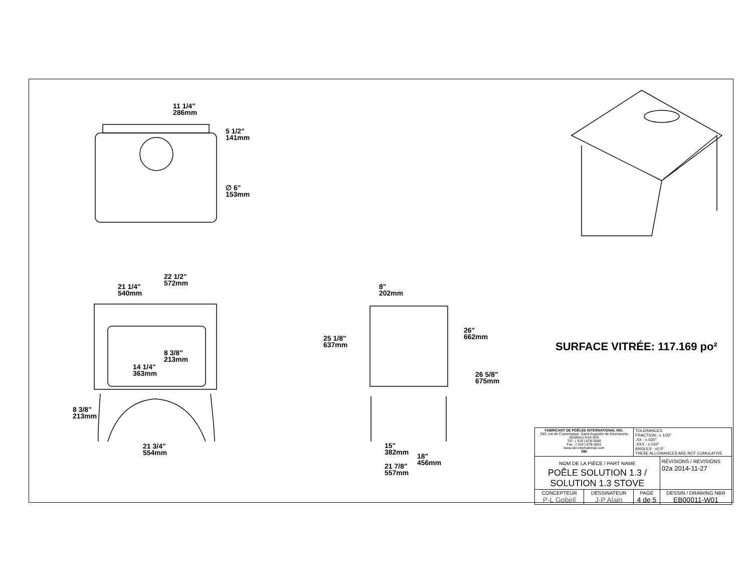11 1/4"
286mm
5 1/2"
141mm
∅ 6"
153mm
22 1/2"
572mm
21 1/4"
540mm
8 3/8"
213mm
14 1/4"
363mm
8 3/8"
213mm
21 3/4"
554mm
8"
202mm
25 1/8"
637mm
26"
662mm
26 5/8"
675mm
15"
382mm
18"
456mm
21 7/8"
557mm
SURFACE VITRÉE: 117.169 po²
| FABRICANT DE POÊLES INTERNATIONAL INC. 250, rue de Copenhague, Saint-Augustin-de-Desmaures (Québec) G3A 2H3 Tél : ( 418 ) 878-3040 Fax : ( 418 ) 878-3001 www.sbi-international.com SBI | | TOLERANCES FRACTION : ± 1/32" .XX : ±.020" .XXX : ±.010" ANGLES : ±0.5° THESE ALLOWANCES ARE NOT CUMULATIVE | |
| NOM DE LA PIÈCE / PART NAME POÊLE SOLUTION 1.3 / SOLUTION 1.3 STOVE | | | RÉVISIONS / REVISIONS 02a 2014-11-27 |
| CONCEPTEUR P-L Gobeil | DESSINATEUR J-P Alain | PAGE 4 de 5 | DESSIN / DRAWING NBR EB00011-W01 |